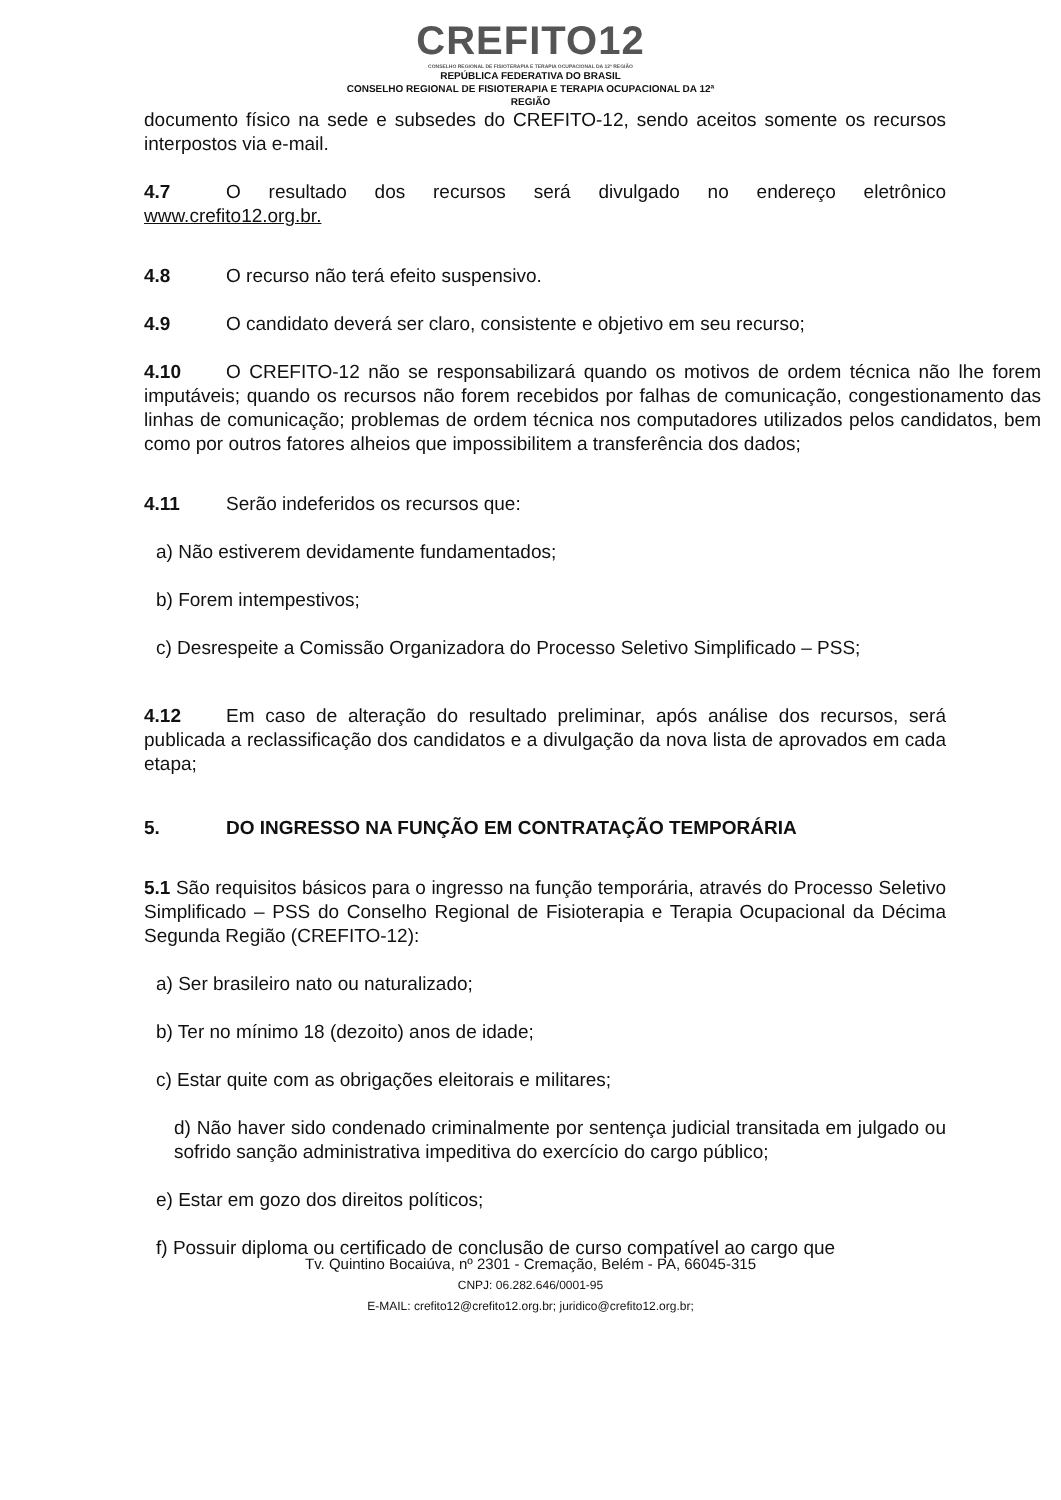CREFITO12
CONSELHO REGIONAL DE FISIOTERAPIA E TERAPIA OCUPACIONAL DA 12ª REGIÃO
REPÚBLICA FEDERATIVA DO BRASIL
CONSELHO REGIONAL DE FISIOTERAPIA E TERAPIA OCUPACIONAL DA 12ª
REGIÃO
documento físico na sede e subsedes do CREFITO-12, sendo aceitos somente os recursos interpostos via e-mail.
4.7 O resultado dos recursos será divulgado no endereço eletrônico www.crefito12.org.br.
4.8 O recurso não terá efeito suspensivo.
4.9 O candidato deverá ser claro, consistente e objetivo em seu recurso;
4.10 O CREFITO-12 não se responsabilizará quando os motivos de ordem técnica não lhe forem imputáveis; quando os recursos não forem recebidos por falhas de comunicação, congestionamento das linhas de comunicação; problemas de ordem técnica nos computadores utilizados pelos candidatos, bem como por outros fatores alheios que impossibilitem a transferência dos dados;
4.11 Serão indeferidos os recursos que:
a) Não estiverem devidamente fundamentados;
b) Forem intempestivos;
c) Desrespeite a Comissão Organizadora do Processo Seletivo Simplificado – PSS;
4.12 Em caso de alteração do resultado preliminar, após análise dos recursos, será publicada a reclassificação dos candidatos e a divulgação da nova lista de aprovados em cada etapa;
5. DO INGRESSO NA FUNÇÃO EM CONTRATAÇÃO TEMPORÁRIA
5.1 São requisitos básicos para o ingresso na função temporária, através do Processo Seletivo Simplificado – PSS do Conselho Regional de Fisioterapia e Terapia Ocupacional da Décima Segunda Região (CREFITO-12):
a) Ser brasileiro nato ou naturalizado;
b) Ter no mínimo 18 (dezoito) anos de idade;
c) Estar quite com as obrigações eleitorais e militares;
d) Não haver sido condenado criminalmente por sentença judicial transitada em julgado ou sofrido sanção administrativa impeditiva do exercício do cargo público;
e) Estar em gozo dos direitos políticos;
f) Possuir diploma ou certificado de conclusão de curso compatível ao cargo que
Tv. Quintino Bocaiúva, nº 2301 - Cremação, Belém - PA, 66045-315
CNPJ: 06.282.646/0001-95
E-MAIL: crefito12@crefito12.org.br; juridico@crefito12.org.br;